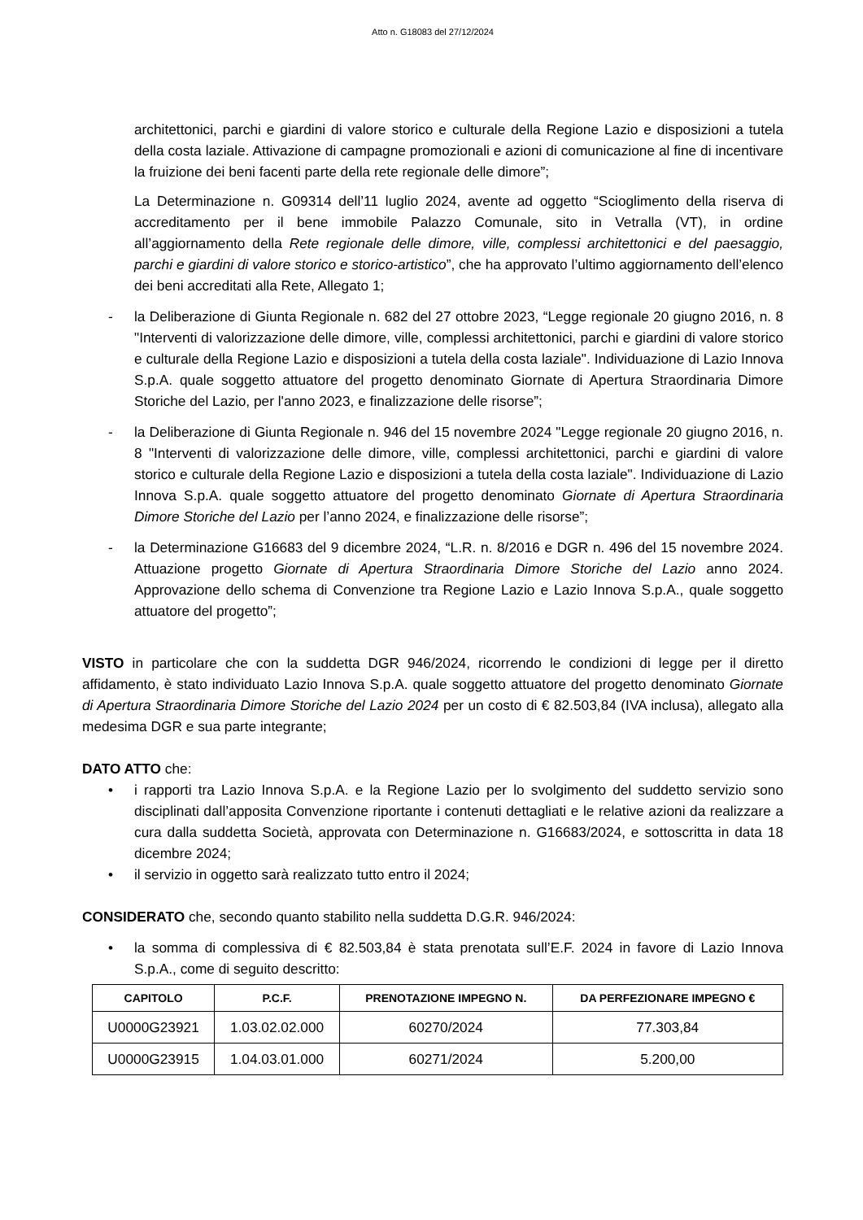Atto n. G18083 del 27/12/2024
architettonici, parchi e giardini di valore storico e culturale della Regione Lazio e disposizioni a tutela della costa laziale. Attivazione di campagne promozionali e azioni di comunicazione al fine di incentivare la fruizione dei beni facenti parte della rete regionale delle dimore”;
La Determinazione n. G09314 dell’11 luglio 2024, avente ad oggetto “Scioglimento della riserva di accreditamento per il bene immobile Palazzo Comunale, sito in Vetralla (VT), in ordine all’aggiornamento della Rete regionale delle dimore, ville, complessi architettonici e del paesaggio, parchi e giardini di valore storico e storico-artistico”, che ha approvato l’ultimo aggiornamento dell’elenco dei beni accreditati alla Rete, Allegato 1;
- la Deliberazione di Giunta Regionale n. 682 del 27 ottobre 2023, “Legge regionale 20 giugno 2016, n. 8 "Interventi di valorizzazione delle dimore, ville, complessi architettonici, parchi e giardini di valore storico e culturale della Regione Lazio e disposizioni a tutela della costa laziale". Individuazione di Lazio Innova S.p.A. quale soggetto attuatore del progetto denominato Giornate di Apertura Straordinaria Dimore Storiche del Lazio, per l'anno 2023, e finalizzazione delle risorse”;
- la Deliberazione di Giunta Regionale n. 946 del 15 novembre 2024 "Legge regionale 20 giugno 2016, n. 8 "Interventi di valorizzazione delle dimore, ville, complessi architettonici, parchi e giardini di valore storico e culturale della Regione Lazio e disposizioni a tutela della costa laziale". Individuazione di Lazio Innova S.p.A. quale soggetto attuatore del progetto denominato Giornate di Apertura Straordinaria Dimore Storiche del Lazio per l’anno 2024, e finalizzazione delle risorse”;
- la Determinazione G16683 del 9 dicembre 2024, “L.R. n. 8/2016 e DGR n. 496 del 15 novembre 2024. Attuazione progetto Giornate di Apertura Straordinaria Dimore Storiche del Lazio anno 2024. Approvazione dello schema di Convenzione tra Regione Lazio e Lazio Innova S.p.A., quale soggetto attuatore del progetto”;
VISTO in particolare che con la suddetta DGR 946/2024, ricorrendo le condizioni di legge per il diretto affidamento, è stato individuato Lazio Innova S.p.A. quale soggetto attuatore del progetto denominato Giornate di Apertura Straordinaria Dimore Storiche del Lazio 2024 per un costo di € 82.503,84 (IVA inclusa), allegato alla medesima DGR e sua parte integrante;
DATO ATTO che:
• i rapporti tra Lazio Innova S.p.A. e la Regione Lazio per lo svolgimento del suddetto servizio sono disciplinati dall’apposita Convenzione riportante i contenuti dettagliati e le relative azioni da realizzare a cura dalla suddetta Società, approvata con Determinazione n. G16683/2024, e sottoscritta in data 18 dicembre 2024;
• il servizio in oggetto sarà realizzato tutto entro il 2024;
CONSIDERATO che, secondo quanto stabilito nella suddetta D.G.R. 946/2024:
• la somma di complessiva di € 82.503,84 è stata prenotata sull’E.F. 2024 in favore di Lazio Innova S.p.A., come di seguito descritto:
| CAPITOLO | P.C.F. | PRENOTAZIONE IMPEGNO N. | DA PERFEZIONARE IMPEGNO € |
| --- | --- | --- | --- |
| U0000G23921 | 1.03.02.02.000 | 60270/2024 | 77.303,84 |
| U0000G23915 | 1.04.03.01.000 | 60271/2024 | 5.200,00 |